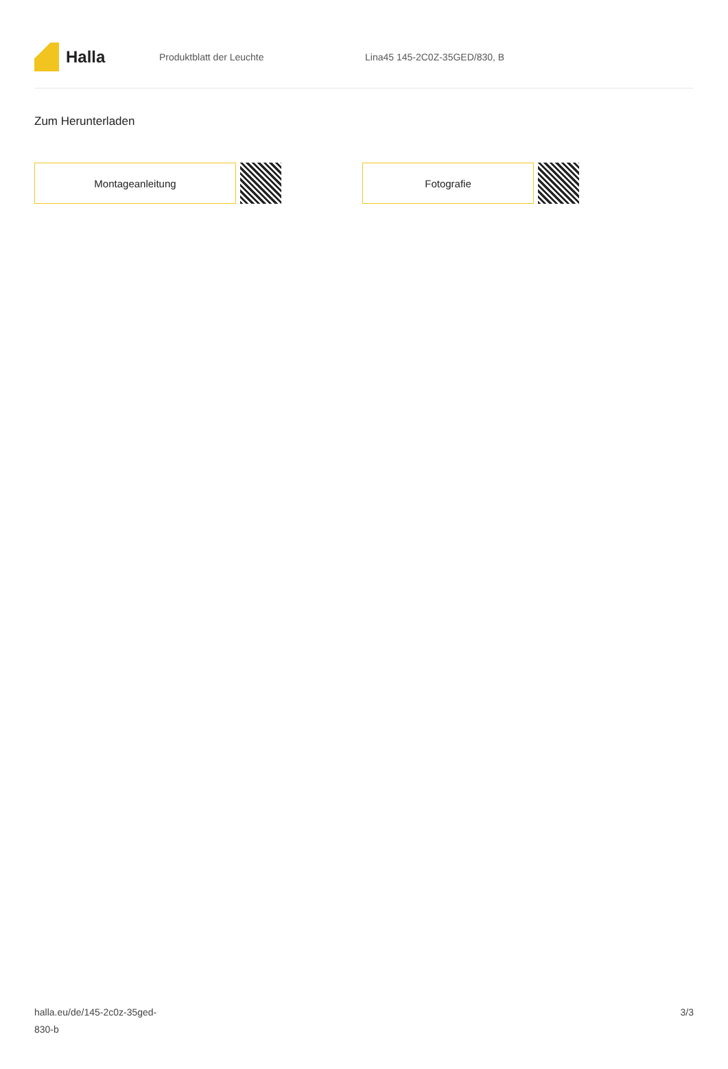Halla
Produktblatt der Leuchte Lina45 145-2C0Z-35GED/830, B
Zum Herunterladen
Montageanleitung Fotografie
halla.eu/de/145-2c0z-35ged-
830-b
3/3